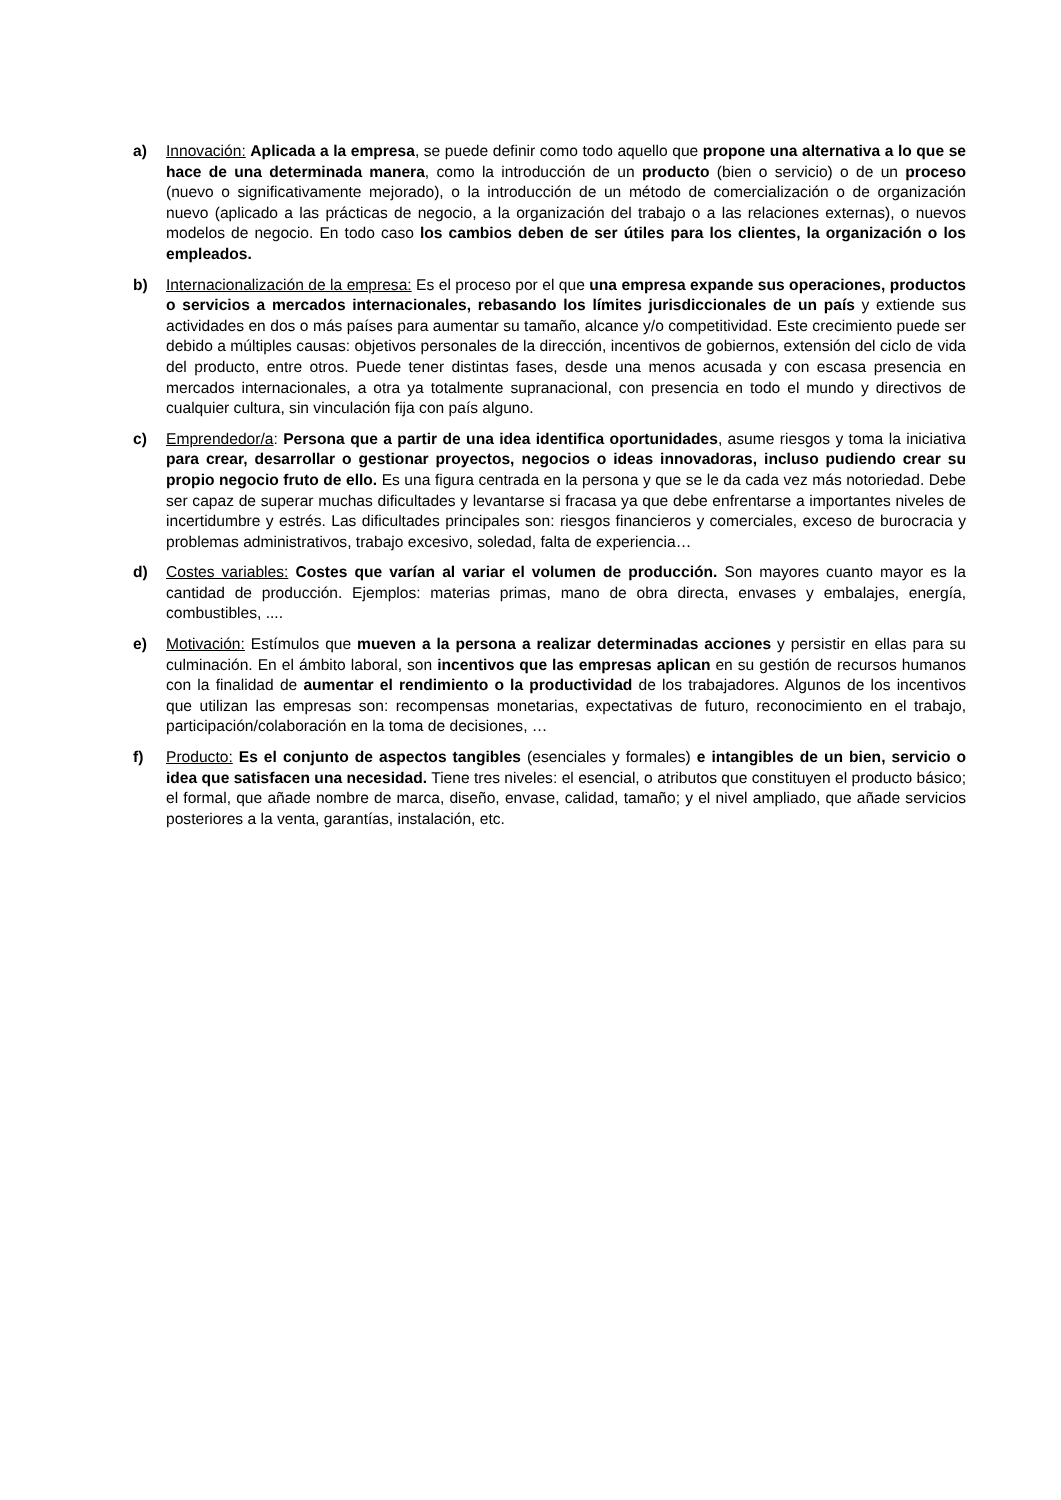a) Innovación: Aplicada a la empresa, se puede definir como todo aquello que propone una alternativa a lo que se hace de una determinada manera, como la introducción de un producto (bien o servicio) o de un proceso (nuevo o significativamente mejorado), o la introducción de un método de comercialización o de organización nuevo (aplicado a las prácticas de negocio, a la organización del trabajo o a las relaciones externas), o nuevos modelos de negocio. En todo caso los cambios deben de ser útiles para los clientes, la organización o los empleados.
b) Internacionalización de la empresa: Es el proceso por el que una empresa expande sus operaciones, productos o servicios a mercados internacionales, rebasando los límites jurisdiccionales de un país y extiende sus actividades en dos o más países para aumentar su tamaño, alcance y/o competitividad. Este crecimiento puede ser debido a múltiples causas: objetivos personales de la dirección, incentivos de gobiernos, extensión del ciclo de vida del producto, entre otros. Puede tener distintas fases, desde una menos acusada y con escasa presencia en mercados internacionales, a otra ya totalmente supranacional, con presencia en todo el mundo y directivos de cualquier cultura, sin vinculación fija con país alguno.
c) Emprendedor/a: Persona que a partir de una idea identifica oportunidades, asume riesgos y toma la iniciativa para crear, desarrollar o gestionar proyectos, negocios o ideas innovadoras, incluso pudiendo crear su propio negocio fruto de ello. Es una figura centrada en la persona y que se le da cada vez más notoriedad. Debe ser capaz de superar muchas dificultades y levantarse si fracasa ya que debe enfrentarse a importantes niveles de incertidumbre y estrés. Las dificultades principales son: riesgos financieros y comerciales, exceso de burocracia y problemas administrativos, trabajo excesivo, soledad, falta de experiencia…
d) Costes variables: Costes que varían al variar el volumen de producción. Son mayores cuanto mayor es la cantidad de producción. Ejemplos: materias primas, mano de obra directa, envases y embalajes, energía, combustibles, ....
e) Motivación: Estímulos que mueven a la persona a realizar determinadas acciones y persistir en ellas para su culminación. En el ámbito laboral, son incentivos que las empresas aplican en su gestión de recursos humanos con la finalidad de aumentar el rendimiento o la productividad de los trabajadores. Algunos de los incentivos que utilizan las empresas son: recompensas monetarias, expectativas de futuro, reconocimiento en el trabajo, participación/colaboración en la toma de decisiones, …
f) Producto: Es el conjunto de aspectos tangibles (esenciales y formales) e intangibles de un bien, servicio o idea que satisfacen una necesidad. Tiene tres niveles: el esencial, o atributos que constituyen el producto básico; el formal, que añade nombre de marca, diseño, envase, calidad, tamaño; y el nivel ampliado, que añade servicios posteriores a la venta, garantías, instalación, etc.